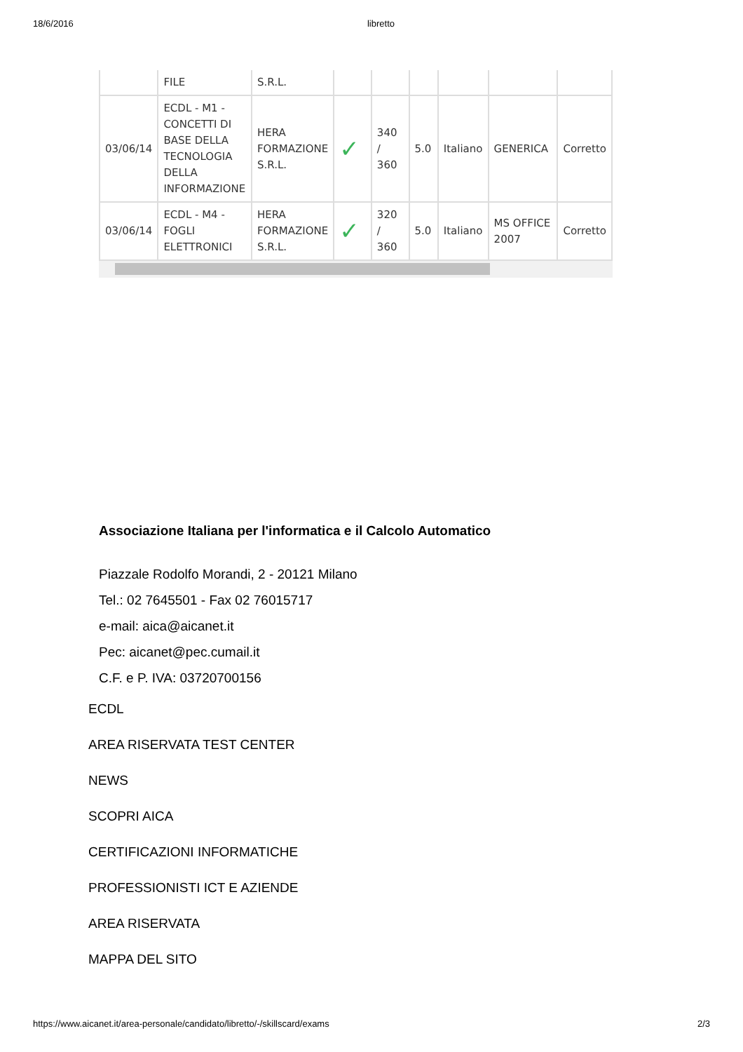18/6/2016 libretto
| | FILE | S.R.L. | | | | | | |
| 03/06/14 | ECDL - M1 - CONCETTI DI BASE DELLA TECNOLOGIA DELLA INFORMAZIONE | HERA FORMAZIONE S.R.L. | ✓ | 340 / 360 | 5.0 | Italiano | GENERICA | Corretto |
| 03/06/14 | ECDL - M4 - FOGLI ELETTRONICI | HERA FORMAZIONE S.R.L. | ✓ | 320 / 360 | 5.0 | Italiano | MS OFFICE 2007 | Corretto |
Associazione Italiana per l'informatica e il Calcolo Automatico
Piazzale Rodolfo Morandi, 2 - 20121 Milano
Tel.: 02 7645501 - Fax 02 76015717
e-mail: aica@aicanet.it
Pec: aicanet@pec.cumail.it
C.F. e P. IVA: 03720700156
ECDL
AREA RISERVATA TEST CENTER
NEWS
SCOPRI AICA
CERTIFICAZIONI INFORMATICHE
PROFESSIONISTI ICT E AZIENDE
AREA RISERVATA
MAPPA DEL SITO
https://www.aicanet.it/area-personale/candidato/libretto/-/skillscard/exams 2/3